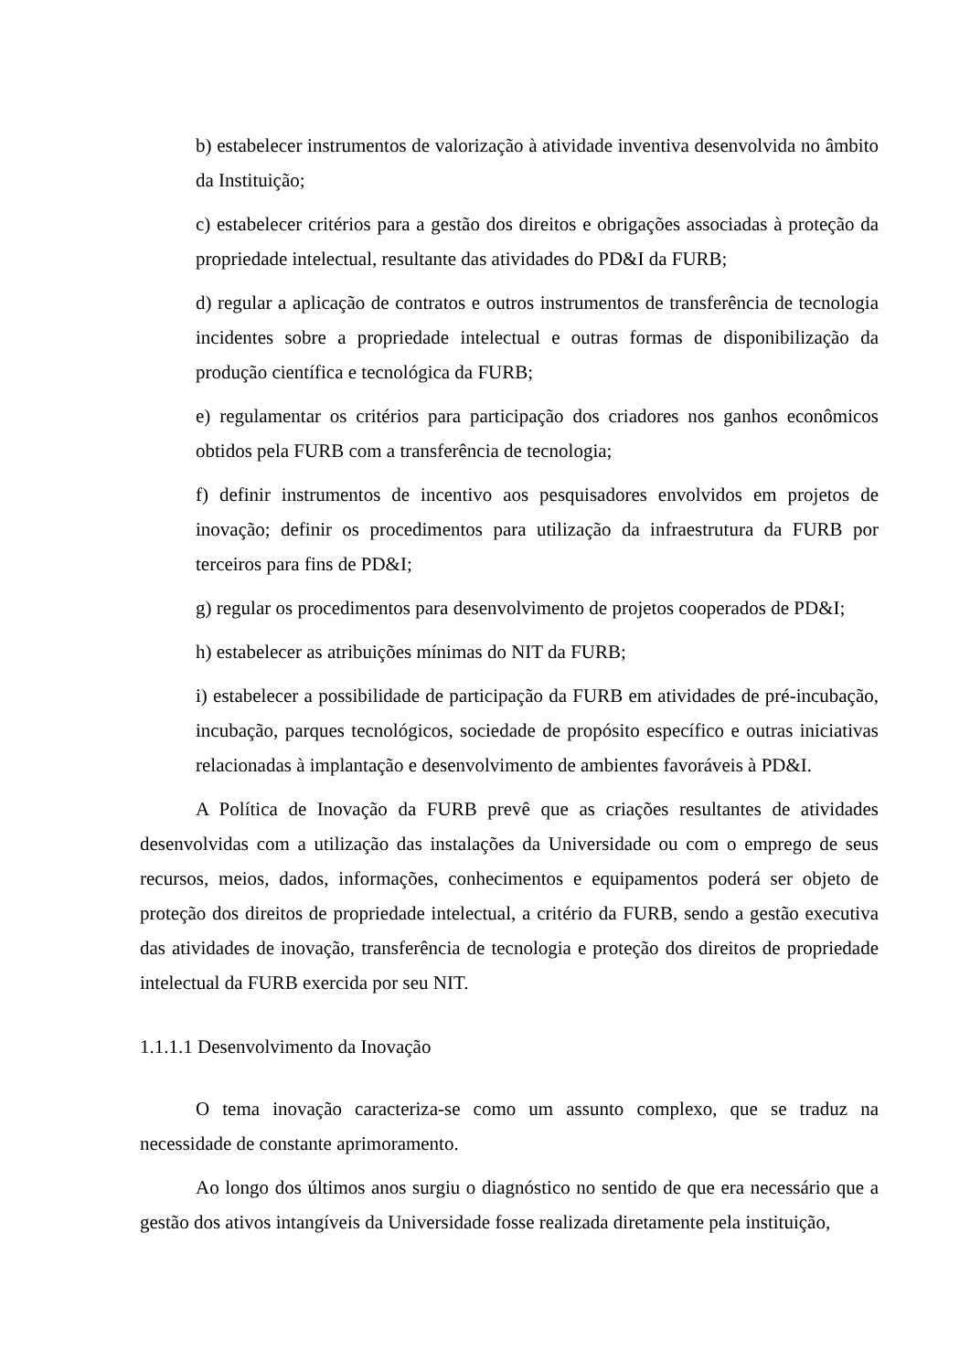b) estabelecer instrumentos de valorização à atividade inventiva desenvolvida no âmbito da Instituição;
c) estabelecer critérios para a gestão dos direitos e obrigações associadas à proteção da propriedade intelectual, resultante das atividades do PD&I da FURB;
d) regular a aplicação de contratos e outros instrumentos de transferência de tecnologia incidentes sobre a propriedade intelectual e outras formas de disponibilização da produção científica e tecnológica da FURB;
e) regulamentar os critérios para participação dos criadores nos ganhos econômicos obtidos pela FURB com a transferência de tecnologia;
f) definir instrumentos de incentivo aos pesquisadores envolvidos em projetos de inovação; definir os procedimentos para utilização da infraestrutura da FURB por terceiros para fins de PD&I;
g) regular os procedimentos para desenvolvimento de projetos cooperados de PD&I;
h) estabelecer as atribuições mínimas do NIT da FURB;
i) estabelecer a possibilidade de participação da FURB em atividades de pré-incubação, incubação, parques tecnológicos, sociedade de propósito específico e outras iniciativas relacionadas à implantação e desenvolvimento de ambientes favoráveis à PD&I.
A Política de Inovação da FURB prevê que as criações resultantes de atividades desenvolvidas com a utilização das instalações da Universidade ou com o emprego de seus recursos, meios, dados, informações, conhecimentos e equipamentos poderá ser objeto de proteção dos direitos de propriedade intelectual, a critério da FURB, sendo a gestão executiva das atividades de inovação, transferência de tecnologia e proteção dos direitos de propriedade intelectual da FURB exercida por seu NIT.
1.1.1.1 Desenvolvimento da Inovação
O tema inovação caracteriza-se como um assunto complexo, que se traduz na necessidade de constante aprimoramento.
Ao longo dos últimos anos surgiu o diagnóstico no sentido de que era necessário que a gestão dos ativos intangíveis da Universidade fosse realizada diretamente pela instituição,